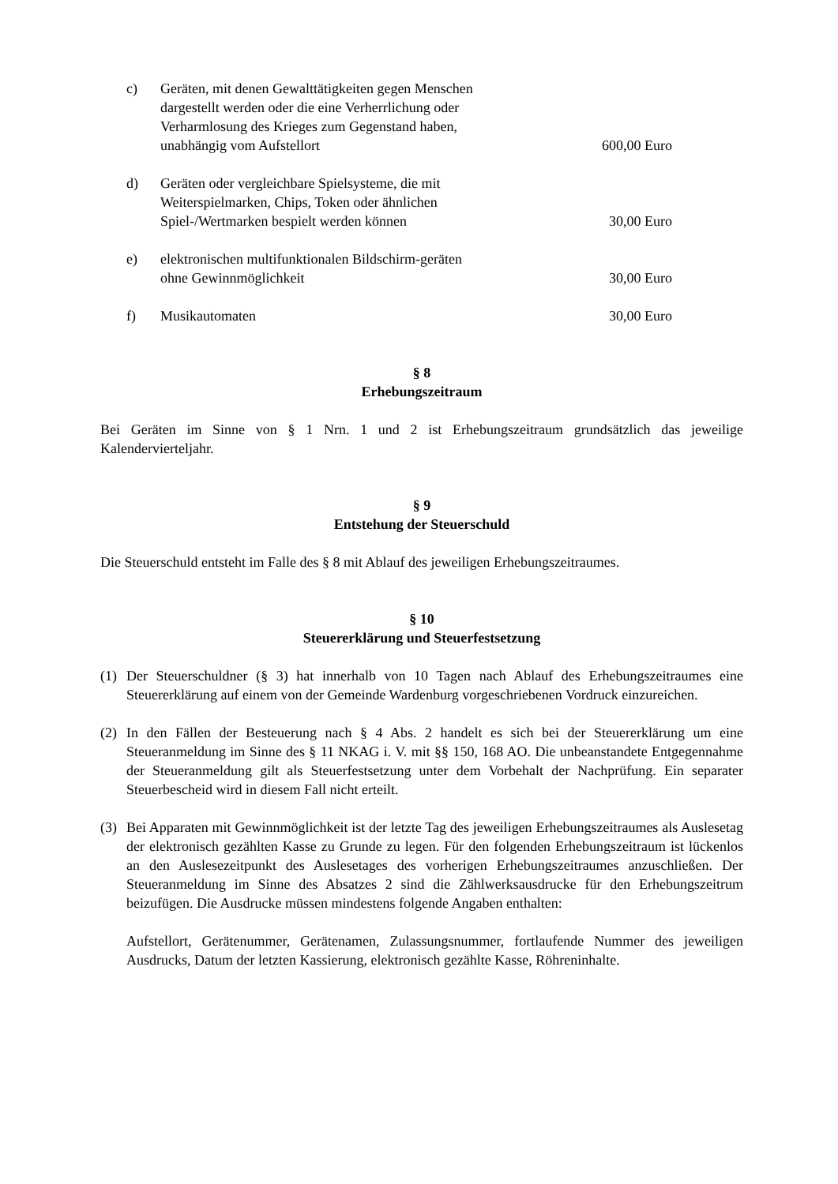c) Geräten, mit denen Gewalttätigkeiten gegen Menschen dargestellt werden oder die eine Verherrlichung oder Verharmlosung des Krieges zum Gegenstand haben, unabhängig vom Aufstellort
600,00 Euro
d) Geräten oder vergleichbare Spielsysteme, die mit Weiterspielmarken, Chips, Token oder ähnlichen Spiel-/Wertmarken bespielt werden können
30,00 Euro
e) elektronischen multifunktionalen Bildschirm-geräten ohne Gewinnmöglichkeit
30,00 Euro
f) Musikautomaten 30,00 Euro
§ 8
Erhebungszeitraum
Bei Geräten im Sinne von § 1 Nrn. 1 und 2 ist Erhebungszeitraum grundsätzlich das jeweilige Kalendervierteljahr.
§ 9
Entstehung der Steuerschuld
Die Steuerschuld entsteht im Falle des § 8 mit Ablauf des jeweiligen Erhebungszeitraumes.
§ 10
Steuererklärung und Steuerfestsetzung
(1) Der Steuerschuldner (§ 3) hat innerhalb von 10 Tagen nach Ablauf des Erhebungszeitraumes eine Steuererklärung auf einem von der Gemeinde Wardenburg vorgeschriebenen Vordruck einzureichen.
(2) In den Fällen der Besteuerung nach § 4 Abs. 2 handelt es sich bei der Steuererklärung um eine Steueranmeldung im Sinne des § 11 NKAG i. V. mit §§ 150, 168 AO. Die unbeanstandete Entgegennahme der Steueranmeldung gilt als Steuerfestsetzung unter dem Vorbehalt der Nachprüfung. Ein separater Steuerbescheid wird in diesem Fall nicht erteilt.
(3) Bei Apparaten mit Gewinnmöglichkeit ist der letzte Tag des jeweiligen Erhebungszeitraumes als Auslesetag der elektronisch gezählten Kasse zu Grunde zu legen. Für den folgenden Erhebungszeitraum ist lückenlos an den Auslesezeitpunkt des Auslesetages des vorherigen Erhebungszeitraumes anzuschließen. Der Steueranmeldung im Sinne des Absatzes 2 sind die Zählwerksausdrucke für den Erhebungszeitrum beizufügen. Die Ausdrucke müssen mindestens folgende Angaben enthalten:
Aufstellort, Gerätenummer, Gerätenamen, Zulassungsnummer, fortlaufende Nummer des jeweiligen Ausdrucks, Datum der letzten Kassierung, elektronisch gezählte Kasse, Röhreninhalte.